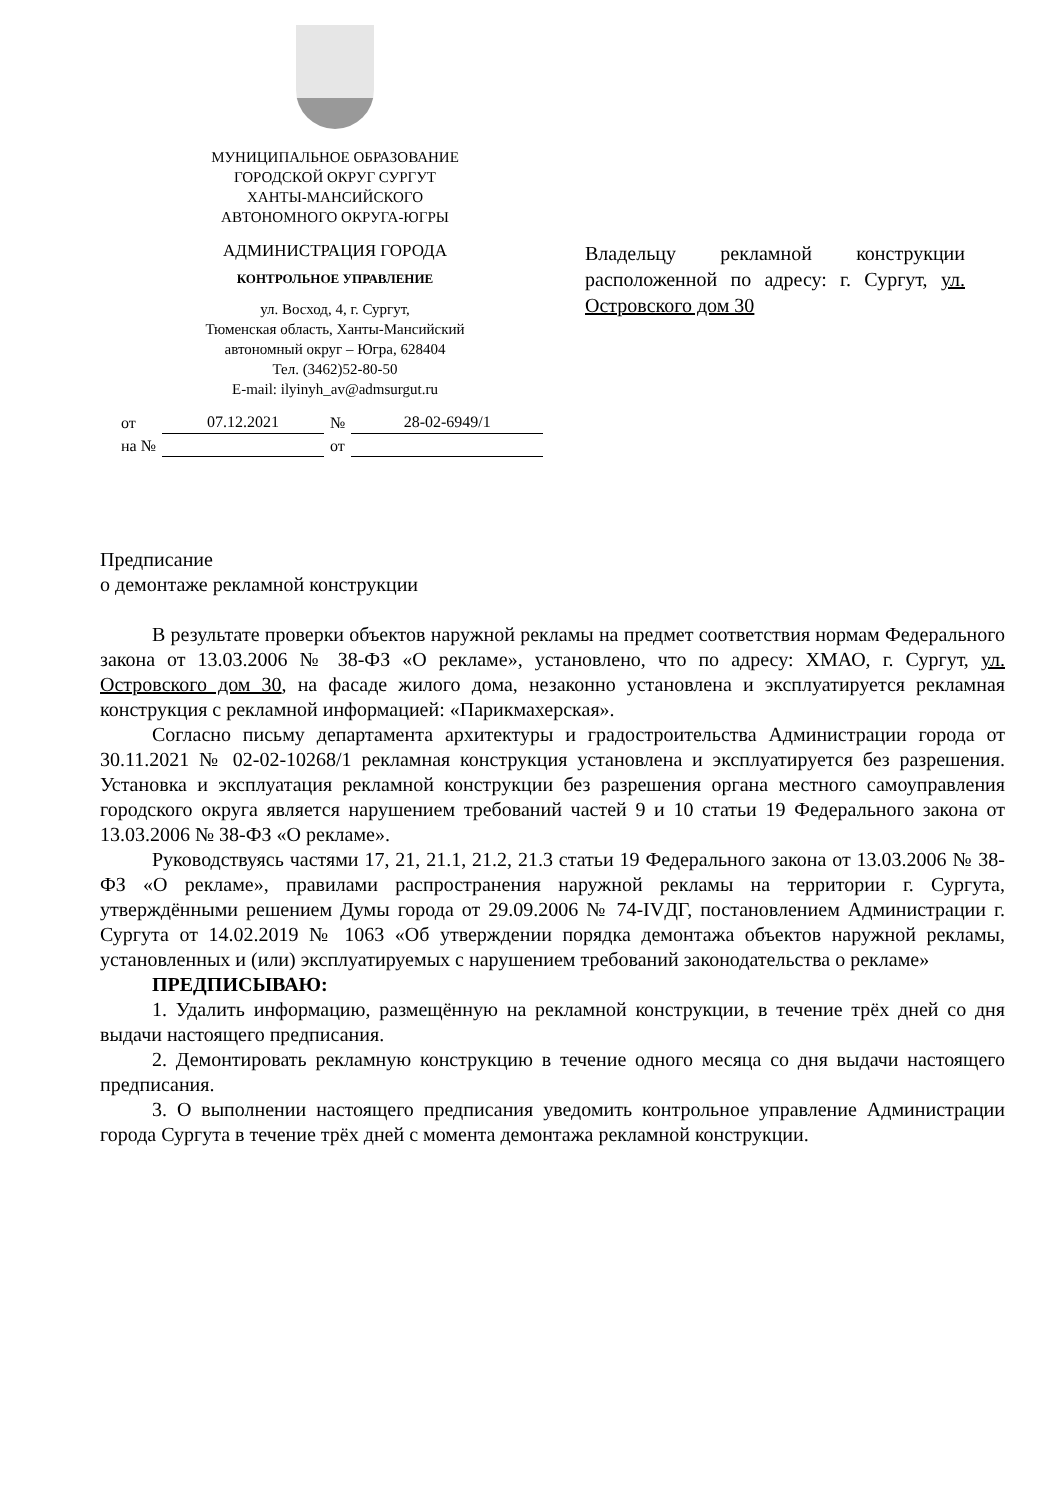МУНИЦИПАЛЬНОЕ ОБРАЗОВАНИЕ
ГОРОДСКОЙ ОКРУГ СУРГУТ
ХАНТЫ-МАНСИЙСКОГО
АВТОНОМНОГО ОКРУГА-ЮГРЫ
АДМИНИСТРАЦИЯ ГОРОДА
КОНТРОЛЬНОЕ УПРАВЛЕНИЕ
ул. Восход, 4, г. Сургут,
Тюменская область, Ханты-Мансийский
автономный округ – Югра, 628404
Тел. (3462)52-80-50
E-mail: ilyinyh_av@admsurgut.ru
Владельцу рекламной конструкции расположенной по адресу: г. Сургут, ул. Островского дом 30
| от | 07.12.2021 | № | 28-02-6949/1 |
| на № | | от | |
Предписание
о демонтаже рекламной конструкции
В результате проверки объектов наружной рекламы на предмет соответствия нормам Федерального закона от 13.03.2006 № 38-ФЗ «О рекламе», установлено, что по адресу: ХМАО, г. Сургут, ул. Островского дом 30, на фасаде жилого дома, незаконно установлена и эксплуатируется рекламная конструкция с рекламной информацией: «Парикмахерская».
Согласно письму департамента архитектуры и градостроительства Администрации города от 30.11.2021 № 02-02-10268/1 рекламная конструкция установлена и эксплуатируется без разрешения. Установка и эксплуатация рекламной конструкции без разрешения органа местного самоуправления городского округа является нарушением требований частей 9 и 10 статьи 19 Федерального закона от 13.03.2006 № 38-ФЗ «О рекламе».
Руководствуясь частями 17, 21, 21.1, 21.2, 21.3 статьи 19 Федерального закона от 13.03.2006 № 38-ФЗ «О рекламе», правилами распространения наружной рекламы на территории г. Сургута, утверждёнными решением Думы города от 29.09.2006 № 74-IVДГ, постановлением Администрации г. Сургута от 14.02.2019 № 1063 «Об утверждении порядка демонтажа объектов наружной рекламы, установленных и (или) эксплуатируемых с нарушением требований законодательства о рекламе»
ПРЕДПИСЫВАЮ:
1. Удалить информацию, размещённую на рекламной конструкции, в течение трёх дней со дня выдачи настоящего предписания.
2. Демонтировать рекламную конструкцию в течение одного месяца со дня выдачи настоящего предписания.
3. О выполнении настоящего предписания уведомить контрольное управление Администрации города Сургута в течение трёх дней с момента демонтажа рекламной конструкции.